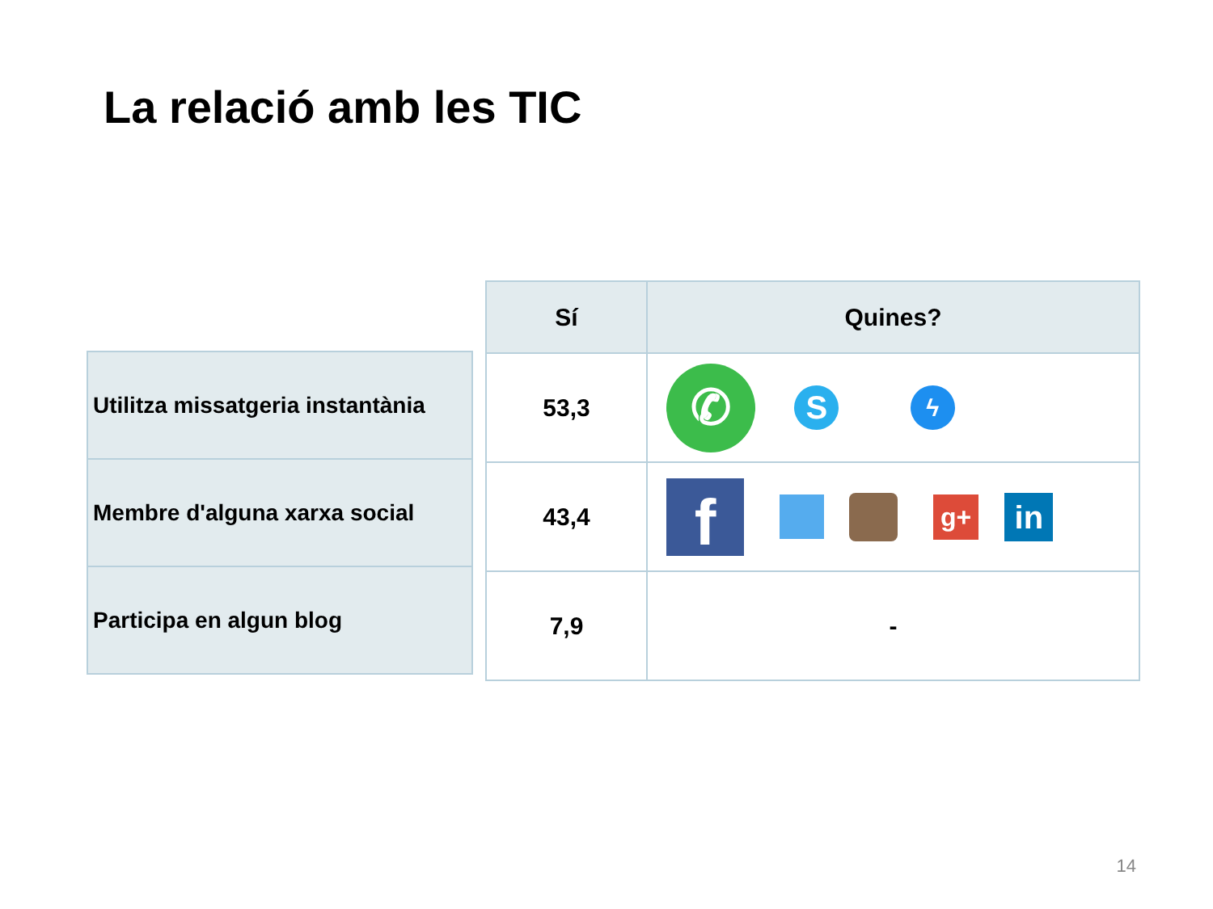La relació amb les TIC
| Utilitza missatgeria instantània |
| Membre d'alguna xarxa social |
| Participa en algun blog |
| Sí | Quines? |
| --- | --- |
| 53,3 | ✆ S ϟ |
| 43,4 | f g+ in |
| 7,9 | - |
14